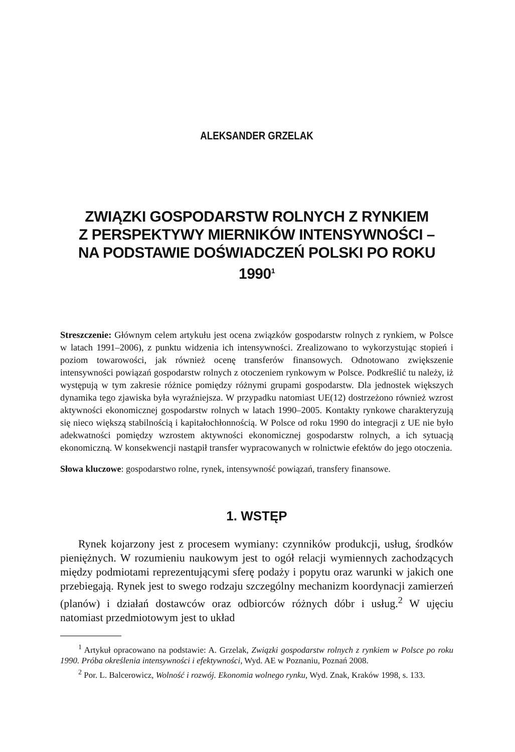ALEKSANDER GRZELAK
ZWIĄZKI GOSPODARSTW ROLNYCH Z RYNKIEM
Z PERSPEKTYWY MIERNIKÓW INTENSYWNOŚCI –
NA PODSTAWIE DOŚWIADCZEŃ POLSKI PO ROKU 1990<sup>1</sup>
Streszczenie: Głównym celem artykułu jest ocena związków gospodarstw rolnych z rynkiem, w Polsce w latach 1991–2006), z punktu widzenia ich intensywności. Zrealizowano to wykorzystując stopień i poziom towarowości, jak również ocenę transferów finansowych. Odnotowano zwiększenie intensywności powiązań gospodarstw rolnych z otoczeniem rynkowym w Polsce. Podkreślić tu należy, iż występują w tym zakresie różnice pomiędzy różnymi grupami gospodarstw. Dla jednostek większych dynamika tego zjawiska była wyraźniejsza. W przypadku natomiast UE(12) dostrzeżono również wzrost aktywności ekonomicznej gospodarstw rolnych w latach 1990–2005. Kontakty rynkowe charakteryzują się nieco większą stabilnością i kapitałochłonnością. W Polsce od roku 1990 do integracji z UE nie było adekwatności pomiędzy wzrostem aktywności ekonomicznej gospodarstw rolnych, a ich sytuacją ekonomiczną. W konsekwencji nastąpił transfer wypracowanych w rolnictwie efektów do jego otoczenia.
Słowa kluczowe: gospodarstwo rolne, rynek, intensywność powiązań, transfery finansowe.
1. WSTĘP
Rynek kojarzony jest z procesem wymiany: czynników produkcji, usług, środków pieniężnych. W rozumieniu naukowym jest to ogół relacji wymiennych zachodzących między podmiotami reprezentującymi sferę podaży i popytu oraz warunki w jakich one przebiegają. Rynek jest to swego rodzaju szczególny mechanizm koordynacji zamierzeń (planów) i działań dostawców oraz odbiorców różnych dóbr i usług.<sup>2</sup> W ujęciu natomiast przedmiotowym jest to układ
<sup>1</sup> Artykuł opracowano na podstawie: A. Grzelak, Związki gospodarstw rolnych z rynkiem w Polsce po roku 1990. Próba określenia intensywności i efektywności, Wyd. AE w Poznaniu, Poznań 2008.
<sup>2</sup> Por. L. Balcerowicz, Wolność i rozwój. Ekonomia wolnego rynku, Wyd. Znak, Kraków 1998, s. 133.